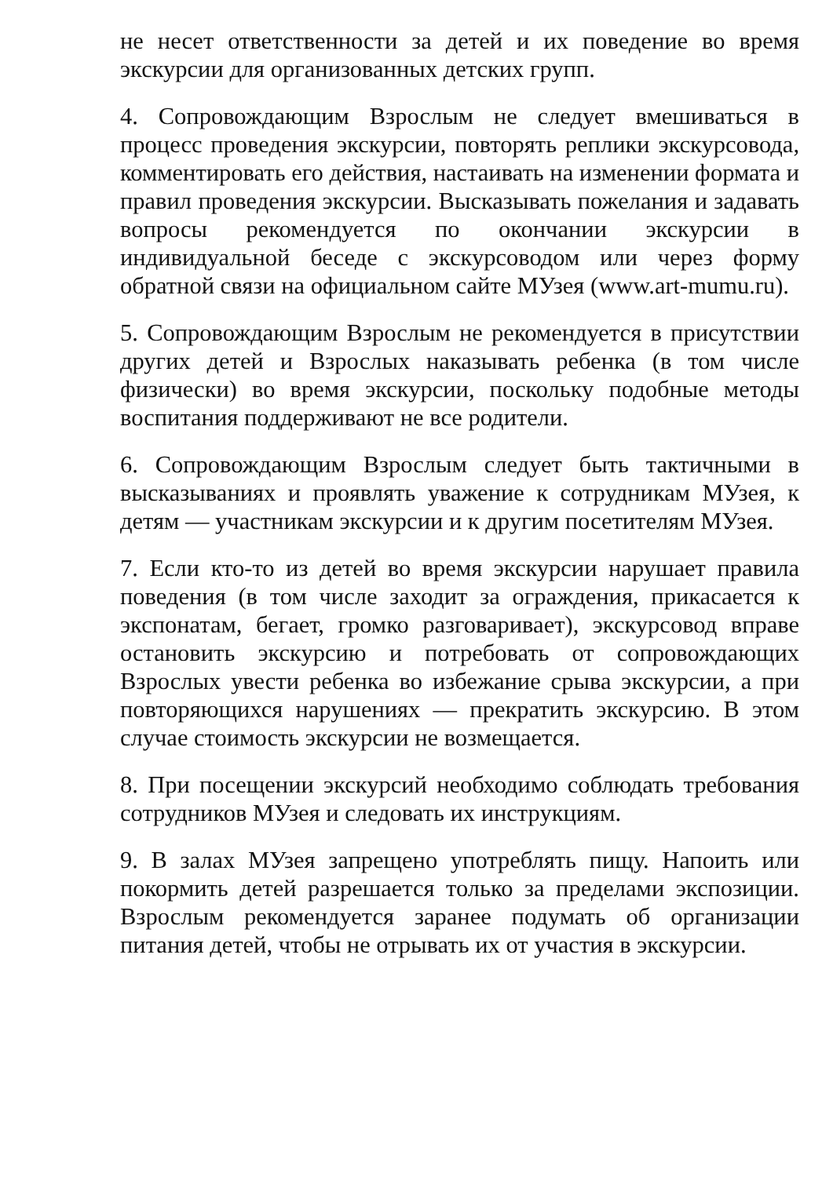не несет ответственности за детей и их поведение во время экскурсии для организованных детских групп.
4. Сопровождающим Взрослым не следует вмешиваться в процесс проведения экскурсии, повторять реплики экскурсовода, комментировать его действия, настаивать на изменении формата и правил проведения экскурсии. Высказывать пожелания и задавать вопросы рекомендуется по окончании экскурсии в индивидуальной беседе с экскурсоводом или через форму обратной связи на официальном сайте МУзея (www.art-mumu.ru).
5. Сопровождающим Взрослым не рекомендуется в присутствии других детей и Взрослых наказывать ребенка (в том числе физически) во время экскурсии, поскольку подобные методы воспитания поддерживают не все родители.
6. Сопровождающим Взрослым следует быть тактичными в высказываниях и проявлять уважение к сотрудникам МУзея, к детям — участникам экскурсии и к другим посетителям МУзея.
7. Если кто-то из детей во время экскурсии нарушает правила поведения (в том числе заходит за ограждения, прикасается к экспонатам, бегает, громко разговаривает), экскурсовод вправе остановить экскурсию и потребовать от сопровождающих Взрослых увести ребенка во избежание срыва экскурсии, а при повторяющихся нарушениях — прекратить экскурсию. В этом случае стоимость экскурсии не возмещается.
8. При посещении экскурсий необходимо соблюдать требования сотрудников МУзея и следовать их инструкциям.
9. В залах МУзея запрещено употреблять пищу. Напоить или покормить детей разрешается только за пределами экспозиции. Взрослым рекомендуется заранее подумать об организации питания детей, чтобы не отрывать их от участия в экскурсии.